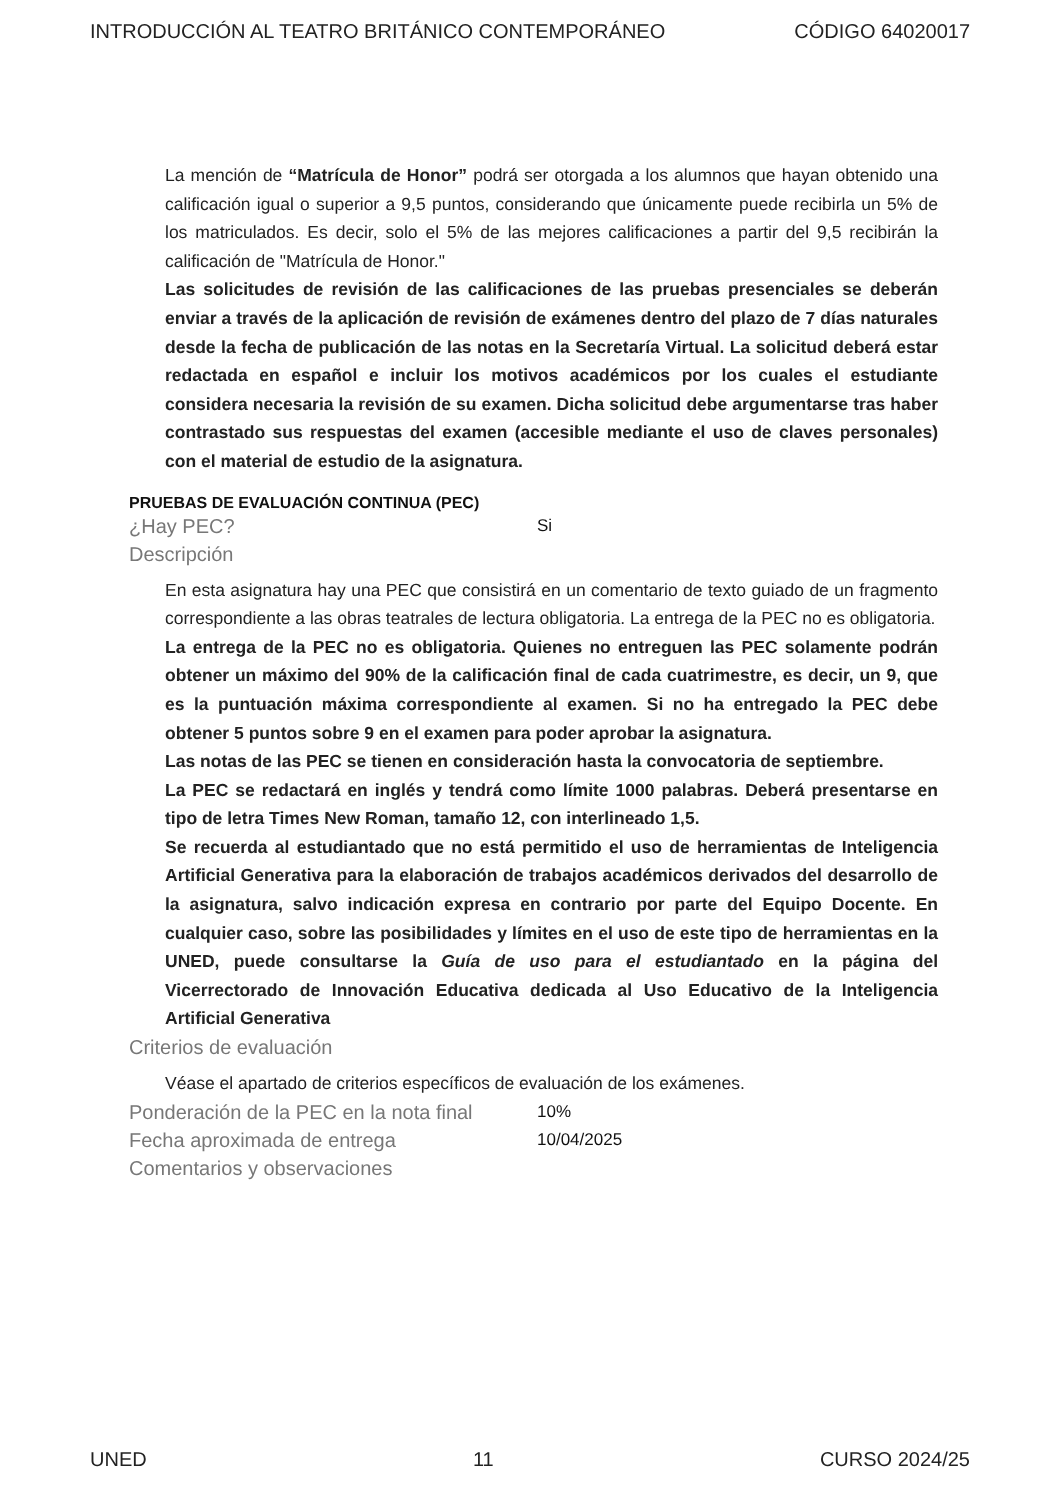INTRODUCCIÓN AL TEATRO BRITÁNICO CONTEMPORÁNEO CÓDIGO 64020017
La mención de “Matrícula de Honor” podrá ser otorgada a los alumnos que hayan obtenido una calificación igual o superior a 9,5 puntos, considerando que únicamente puede recibirla un 5% de los matriculados. Es decir, solo el 5% de las mejores calificaciones a partir del 9,5 recibirán la calificación de "Matrícula de Honor."
Las solicitudes de revisión de las calificaciones de las pruebas presenciales se deberán enviar a través de la aplicación de revisión de exámenes dentro del plazo de 7 días naturales desde la fecha de publicación de las notas en la Secretaría Virtual. La solicitud deberá estar redactada en español e incluir los motivos académicos por los cuales el estudiante considera necesaria la revisión de su examen. Dicha solicitud debe argumentarse tras haber contrastado sus respuestas del examen (accesible mediante el uso de claves personales) con el material de estudio de la asignatura.
PRUEBAS DE EVALUACIÓN CONTINUA (PEC)
¿Hay PEC? Si
Descripción
En esta asignatura hay una PEC que consistirá en un comentario de texto guiado de un fragmento correspondiente a las obras teatrales de lectura obligatoria. La entrega de la PEC no es obligatoria.
La entrega de la PEC no es obligatoria. Quienes no entreguen las PEC solamente podrán obtener un máximo del 90% de la calificación final de cada cuatrimestre, es decir, un 9, que es la puntuación máxima correspondiente al examen. Si no ha entregado la PEC debe obtener 5 puntos sobre 9 en el examen para poder aprobar la asignatura.
Las notas de las PEC se tienen en consideración hasta la convocatoria de septiembre.
La PEC se redactará en inglés y tendrá como límite 1000 palabras. Deberá presentarse en tipo de letra Times New Roman, tamaño 12, con interlineado 1,5.
Se recuerda al estudiantado que no está permitido el uso de herramientas de Inteligencia Artificial Generativa para la elaboración de trabajos académicos derivados del desarrollo de la asignatura, salvo indicación expresa en contrario por parte del Equipo Docente. En cualquier caso, sobre las posibilidades y límites en el uso de este tipo de herramientas en la UNED, puede consultarse la Guía de uso para el estudiantado en la página del Vicerrectorado de Innovación Educativa dedicada al Uso Educativo de la Inteligencia Artificial Generativa
Criterios de evaluación
Véase el apartado de criterios específicos de evaluación de los exámenes.
Ponderación de la PEC en la nota final 10%
Fecha aproximada de entrega 10/04/2025
Comentarios y observaciones
UNED 11 CURSO 2024/25